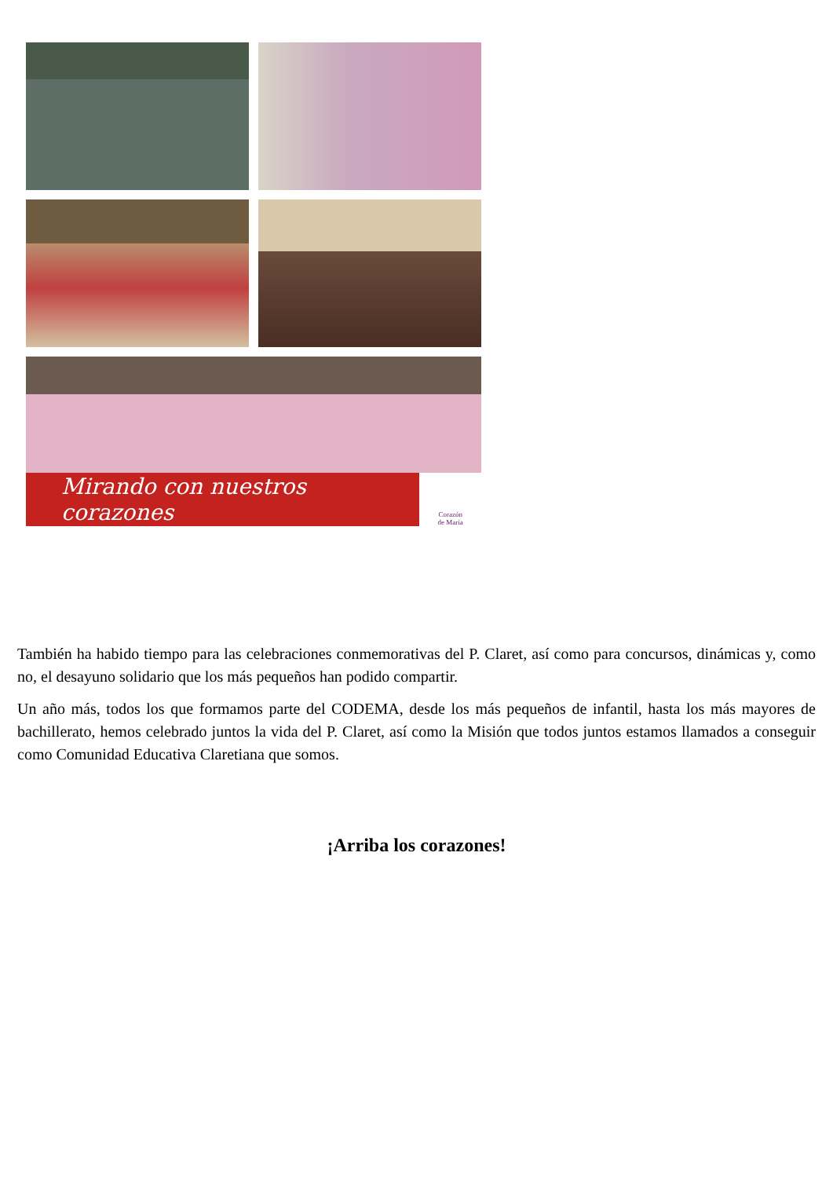Mirando con nuestros corazones
Corazón
de María
También ha habido tiempo para las celebraciones conmemorativas del P. Claret, así como para concursos, dinámicas y, como no, el desayuno solidario que los más pequeños han podido compartir.
Un año más, todos los que formamos parte del CODEMA, desde los más pequeños de infantil, hasta los más mayores de bachillerato, hemos celebrado juntos la vida del P. Claret, así como la Misión que todos juntos estamos llamados a conseguir como Comunidad Educativa Claretiana que somos.
¡Arriba los corazones!